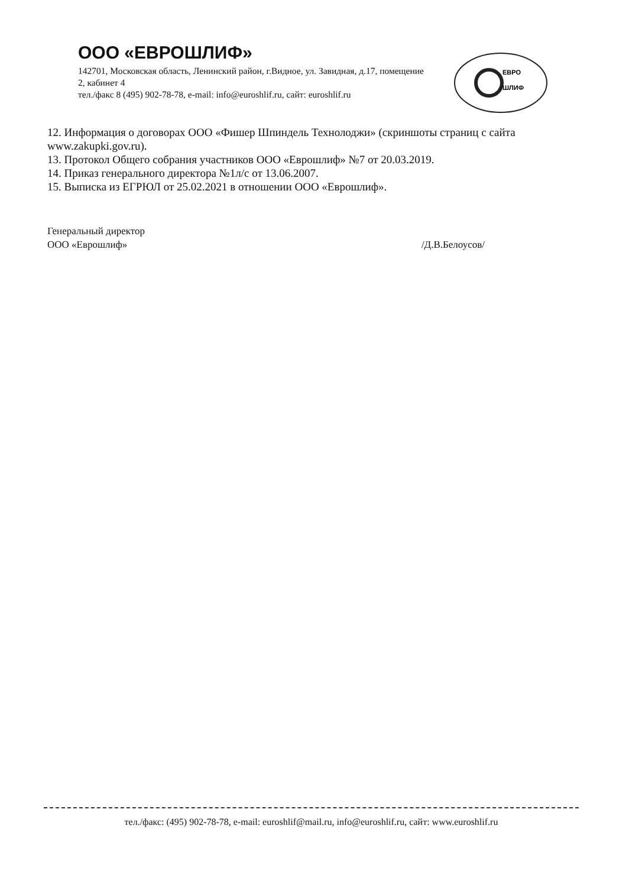ООО «ЕВРОШЛИФ»
142701, Московская область, Ленинский район, г.Видное, ул. Завидная, д.17, помещение 2, кабинет 4
тел./факс 8 (495) 902-78-78, e-mail: info@euroshlif.ru, сайт: euroshlif.ru
ЕВРО
ШЛИФ
12. Информация о договорах ООО «Фишер Шпиндель Технолоджи» (скриншоты страниц с сайта www.zakupki.gov.ru).
13. Протокол Общего собрания участников ООО «Еврошлиф» №7 от 20.03.2019.
14. Приказ генерального директора №1л/с от 13.06.2007.
15. Выписка из ЕГРЮЛ от 25.02.2021 в отношении ООО «Еврошлиф».
Генеральный директор
ООО «Еврошлиф»
/Д.В.Белоусов/
тел./факс: (495) 902-78-78, e-mail: euroshlif@mail.ru, info@euroshlif.ru, сайт: www.euroshlif.ru